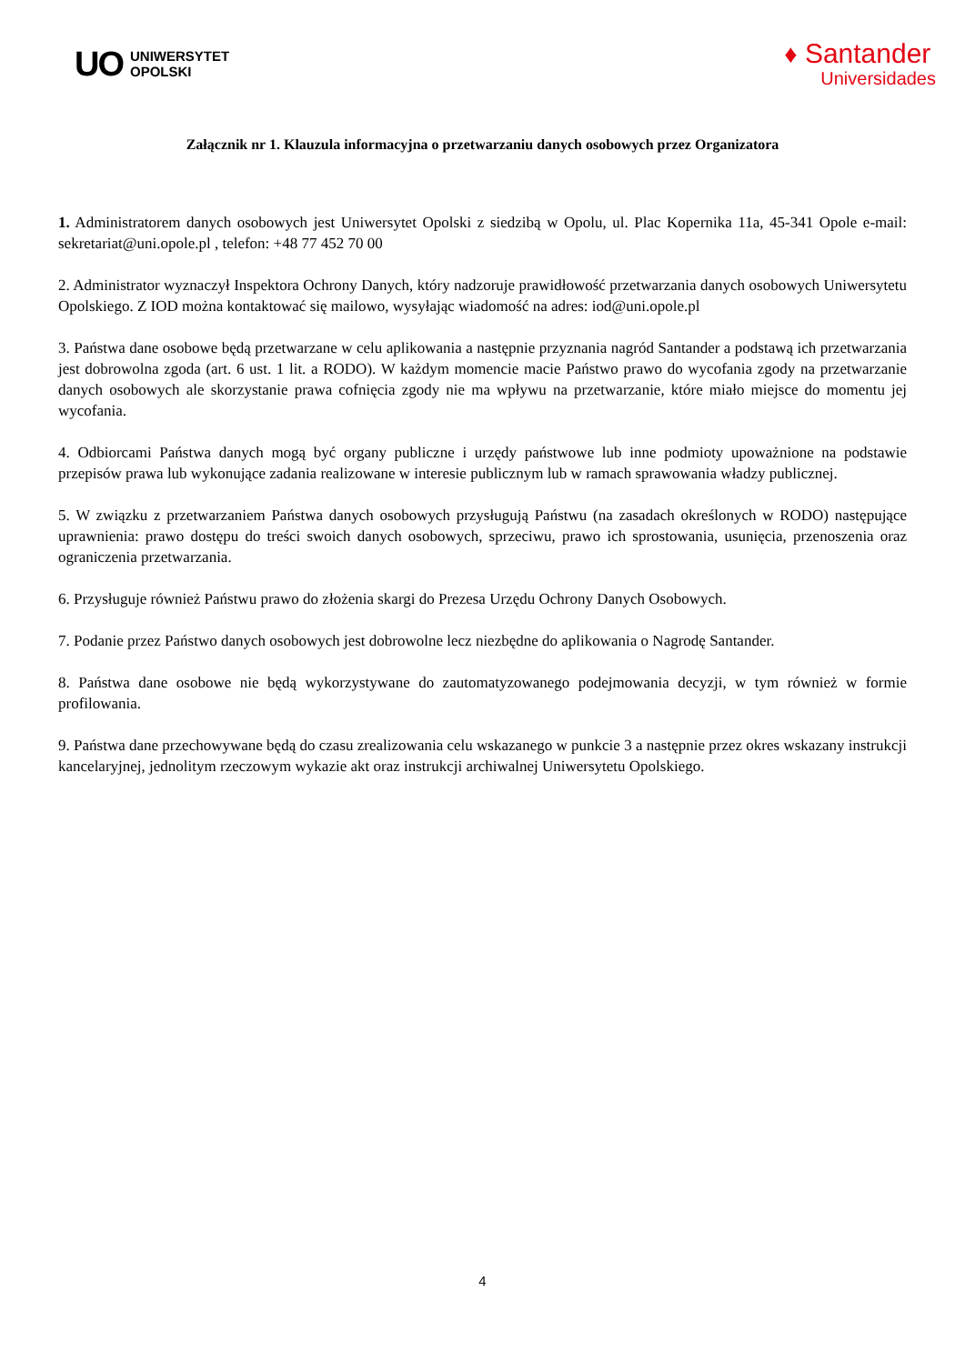UO UNIWERSYTET
OPOLSKI
♦ Santander
Universidades
Załącznik nr 1. Klauzula informacyjna o przetwarzaniu danych osobowych przez Organizatora
1. Administratorem danych osobowych jest Uniwersytet Opolski z siedzibą w Opolu, ul. Plac Kopernika 11a, 45-341 Opole e-mail: sekretariat@uni.opole.pl , telefon: +48 77 452 70 00
2. Administrator wyznaczył Inspektora Ochrony Danych, który nadzoruje prawidłowość przetwarzania danych osobowych Uniwersytetu Opolskiego. Z IOD można kontaktować się mailowo, wysyłając wiadomość na adres: iod@uni.opole.pl
3. Państwa dane osobowe będą przetwarzane w celu aplikowania a następnie przyznania nagród Santander a podstawą ich przetwarzania jest dobrowolna zgoda (art. 6 ust. 1 lit. a RODO). W każdym momencie macie Państwo prawo do wycofania zgody na przetwarzanie danych osobowych ale skorzystanie prawa cofnięcia zgody nie ma wpływu na przetwarzanie, które miało miejsce do momentu jej wycofania.
4. Odbiorcami Państwa danych mogą być organy publiczne i urzędy państwowe lub inne podmioty upoważnione na podstawie przepisów prawa lub wykonujące zadania realizowane w interesie publicznym lub w ramach sprawowania władzy publicznej.
5. W związku z przetwarzaniem Państwa danych osobowych przysługują Państwu (na zasadach określonych w RODO) następujące uprawnienia: prawo dostępu do treści swoich danych osobowych, sprzeciwu, prawo ich sprostowania, usunięcia, przenoszenia oraz ograniczenia przetwarzania.
6. Przysługuje również Państwu prawo do złożenia skargi do Prezesa Urzędu Ochrony Danych Osobowych.
7. Podanie przez Państwo danych osobowych jest dobrowolne lecz niezbędne do aplikowania o Nagrodę Santander.
8. Państwa dane osobowe nie będą wykorzystywane do zautomatyzowanego podejmowania decyzji, w tym również w formie profilowania.
9. Państwa dane przechowywane będą do czasu zrealizowania celu wskazanego w punkcie 3 a następnie przez okres wskazany instrukcji kancelaryjnej, jednolitym rzeczowym wykazie akt oraz instrukcji archiwalnej Uniwersytetu Opolskiego.
4